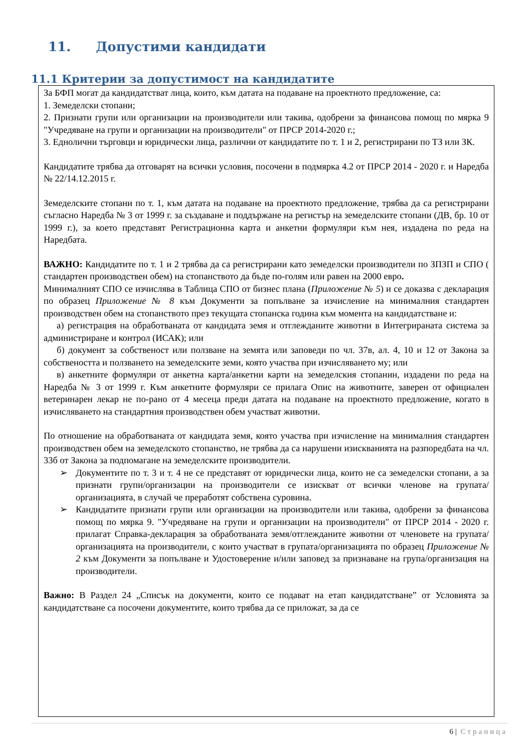11. Допустими кандидати
11.1 Критерии за допустимост на кандидатите
За БФП могат да кандидатстват лица, които, към датата на подаване на проектното предложение, са:
1. Земеделски стопани;
2. Признати групи или организации на производители или такива, одобрени за финансова помощ по мярка 9 "Учредяване на групи и организации на производители" от ПРСР 2014-2020 г.;
3. Еднолични търговци и юридически лица, различни от кандидатите по т. 1 и 2, регистрирани по ТЗ или ЗК.
Кандидатите трябва да отговарят на всички условия, посочени в подмярка 4.2 от ПРСР 2014 - 2020 г. и Наредба № 22/14.12.2015 г.
Земеделските стопани по т. 1, към датата на подаване на проектното предложение, трябва да са регистрирани съгласно Наредба № 3 от 1999 г. за създаване и поддържане на регистър на земеделските стопани (ДВ, бр. 10 от 1999 г.), за което представят Регистрационна карта и анкетни формуляри към нея, издадена по реда на Наредбата.
ВАЖНО: Кандидатите по т. 1 и 2 трябва да са регистрирани като земеделски производители по ЗПЗП и СПО ( стандартен производствен обем) на стопанството да бъде по-голям или равен на 2000 евро.
Минималният СПО се изчислява в Таблица СПО от бизнес плана (Приложение № 5) и се доказва с декларация по образец Приложение № 8 към Документи за попълване за изчисление на минималния стандартен производствен обем на стопанството през текущата стопанска година към момента на кандидатстване и:
а) регистрация на обработваната от кандидата земя и отглежданите животни в Интегрираната система за администриране и контрол (ИСАК); или
б) документ за собственост или ползване на земята или заповеди по чл. 37в, ал. 4, 10 и 12 от Закона за собствеността и ползването на земеделските земи, която участва при изчисляването му; или
в) анкетните формуляри от анкетна карта/анкетни карти на земеделския стопанин, издадени по реда на Наредба № 3 от 1999 г. Към анкетните формуляри се прилага Опис на животните, заверен от официален ветеринарен лекар не по-рано от 4 месеца преди датата на подаване на проектното предложение, когато в изчисляването на стандартния производствен обем участват животни.
По отношение на обработваната от кандидата земя, която участва при изчисление на минималния стандартен производствен обем на земеделското стопанство, не трябва да са нарушени изискванията на разпоредбата на чл. 33б от Закона за подпомагане на земеделските производители.
Документите по т. 3 и т. 4 не се представят от юридически лица, които не са земеделски стопани, а за признати групи/организации на производители се изискват от всички членове на групата/организацията, в случай че преработят собствена суровина.
Кандидатите признати групи или организации на производители или такива, одобрени за финансова помощ по мярка 9. "Учредяване на групи и организации на производители" от ПРСР 2014 - 2020 г. прилагат Справка-декларация за обработваната земя/отглежданите животни от членовете на групата/организацията на производители, с които участват в групата/организацията по образец Приложение № 2 към Документи за попълване и Удостоверение и/или заповед за признаване на група/организация на производители.
Важно: В Раздел 24 „Списък на документи, които се подават на етап кандидатстване” от Условията за кандидатстване са посочени документите, които трябва да се приложат, за да се
6 | Страница